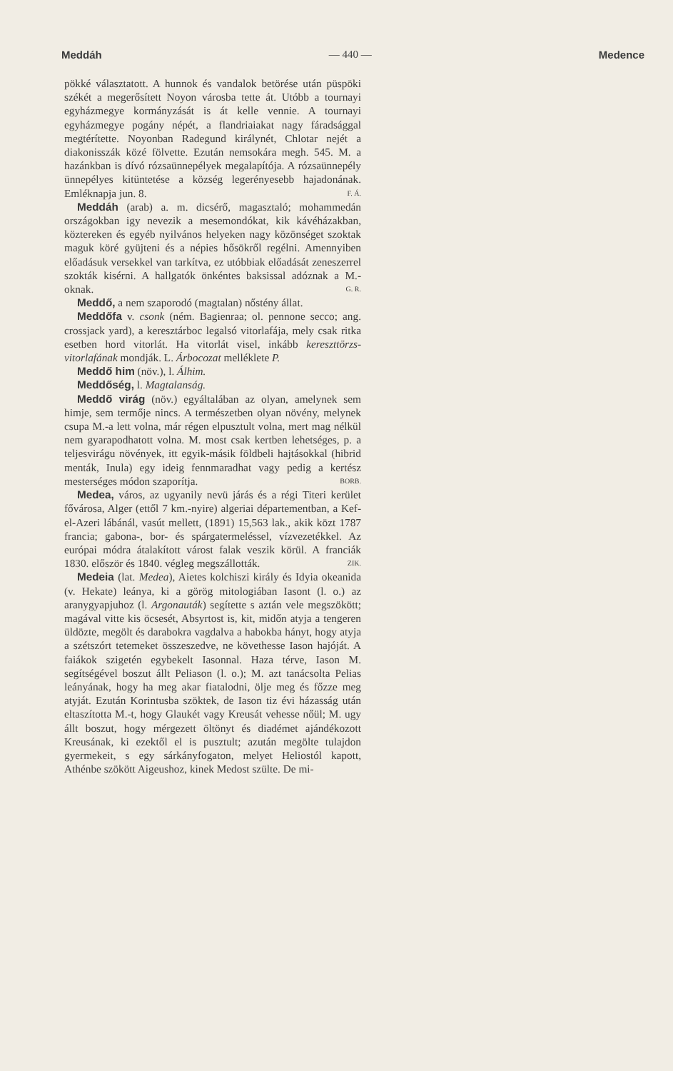Meddáh — 440 — Medence
pökké választatott. A hunnok és vandalok betörése után püspöki székét a megerősített Noyon városba tette át. Utóbb a tournayi egyházmegye kormányzását is át kelle vennie. A tournayi egyházmegye pogány népét, a flandriaiakat nagy fáradsággal megtérítette. Noyonban Radegund királynét, Chlotar nejét a diakonisszák közé fölvette. Ezután nemsokára megh. 545. M. a hazánkban is dívó rózsaünnepélyek megalapítója. A rózsaünnepély ünnepélyes kitüntetése a község legerényesebb hajadonának. Emléknapja jun. 8. F. Á.
Meddáh (arab) a. m. dicsérő, magasztaló; mohammedán országokban igy nevezik a mesemondókat, kik kávéházakban, köztereken és egyéb nyilvános helyeken nagy közönséget szoktak maguk köré gyüjteni és a népies hősökről regélni. Amennyiben előadásuk versekkel van tarkítva, ez utóbbiak előadását zeneszerrel szokták kisérni. A hallgatók önkéntes baksissal adóznak a M.-oknak. G. R.
Meddő, a nem szaporodó (magtalan) nőstény állat.
Meddőfa v. csonk (ném. Bagienraa; ol. pennone secco; ang. crossjack yard), a keresztárboc legalsó vitorlafája, mely csak ritka esetben hord vitorlát. Ha vitorlát visel, inkább kereszttörzs-vitorlafának mondják. L. Árbocozat melléklete P.
Meddő him (növ.), l. Álhim.
Meddőség, l. Magtalanság.
Meddő virág (növ.) egyáltalában az olyan, amelynek sem himje, sem termője nincs. A természetben olyan növény, melynek csupa M.-a lett volna, már régen elpusztult volna, mert mag nélkül nem gyarapodhatott volna. M. most csak kertben lehetséges, p. a teljesvirágu növények, itt egyik-másik földbeli hajtásokkal (hibrid menták, Inula) egy ideig fennmaradhat vagy pedig a kertész mesterséges módon szaporítja. BORB.
Medea, város, az ugyanily nevü járás és a régi Titeri kerület fővárosa, Alger (ettől 7 km.-nyire) algeriai départementban, a Kef-el-Azeri lábánál, vasút mellett, (1891) 15,563 lak., akik közt 1787 francia; gabona-, bor- és spárgatermeléssel, vízvezetékkel. Az európai módra átalakított várost falak veszik körül. A franciák 1830. először és 1840. végleg megszállották. ZIK.
Medeia (lat. Medea), Aietes kolchiszi király és Idyia okeanida (v. Hekate) leánya, ki a görög mitologiában Iasont (l. o.) az aranygyapjuhoz (l. Argonauták) segítette s aztán vele megszökött; magával vitte kis öcsesét, Absyrtost is, kit, midőn atyja a tengeren üldözte, megölt és darabokra vagdalva a habokba hányt, hogy atyja a szétszórt tetemeket összeszedve, ne követhesse Iason hajóját. A faiákok szigetén egybekelt Iasonnal. Haza térve, Iason M. segítségével boszut állt Peliason (l. o.); M. azt tanácsolta Pelias leányának, hogy ha meg akar fiatalodni, ölje meg és főzze meg atyját. Ezután Korintusba szöktek, de Iason tiz évi házasság után eltaszította M.-t, hogy Glaukét vagy Kreusát vehesse nőül; M. ugy állt boszut, hogy mérgezett öltönyt és diadémet ajándékozott Kreusának, ki ezektől el is pusztult; azután megölte tulajdon gyermekeit, s egy sárkányfogaton, melyet Heliostól kapott, Athénbe szökött Aigeushoz, kinek Medost szülte. De mi-